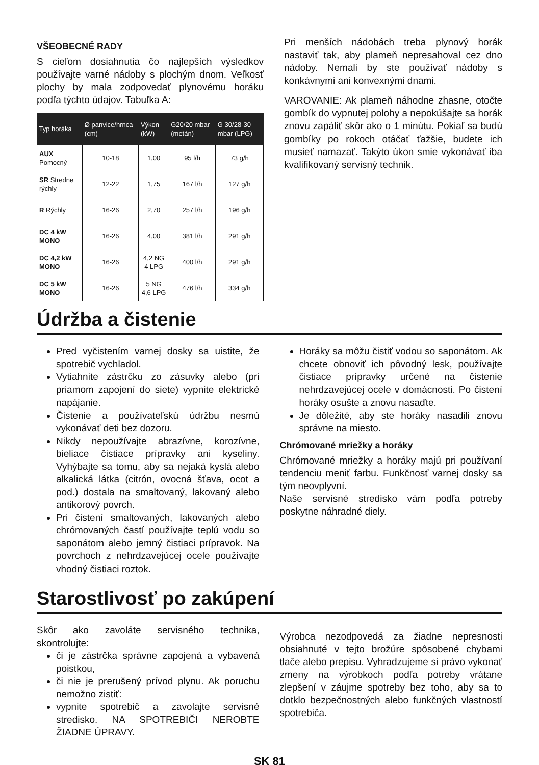VŠEOBECNÉ RADY
S cieľom dosiahnutia čo najlepších výsledkov používajte varné nádoby s plochým dnom. Veľkosť plochy by mala zodpovedať plynovému horáku podľa týchto údajov. Tabuľka A:
| Typ horáka | Ø panvice/hrnca (cm) | Výkon (kW) | G20/20 mbar (metán) | G 30/28-30 mbar (LPG) |
| --- | --- | --- | --- | --- |
| AUX Pomocný | 10-18 | 1,00 | 95 l/h | 73 g/h |
| SR Stredne rýchly | 12-22 | 1,75 | 167 l/h | 127 g/h |
| R Rýchly | 16-26 | 2,70 | 257 l/h | 196 g/h |
| DC 4 kW MONO | 16-26 | 4,00 | 381 l/h | 291 g/h |
| DC 4,2 kW MONO | 16-26 | 4,2 NG 4 LPG | 400 l/h | 291 g/h |
| DC 5 kW MONO | 16-26 | 5 NG 4,6 LPG | 476 l/h | 334 g/h |
Pri menších nádobách treba plynový horák nastaviť tak, aby plameň nepresahoval cez dno nádoby. Nemali by ste používať nádoby s konkávnymi ani konvexnými dnami.
VAROVANIE: Ak plameň náhodne zhasne, otočte gombík do vypnutej polohy a nepokúšajte sa horák znovu zapáliť skôr ako o 1 minútu. Pokiaľ sa budú gombíky po rokoch otáčať ťažšie, budete ich musieť namazať. Takýto úkon smie vykonávať iba kvalifikovaný servisný technik.
Údržba a čistenie
Pred vyčistením varnej dosky sa uistite, že spotrebič vychladol.
Vytiahnite zástrčku zo zásuvky alebo (pri priamom zapojení do siete) vypnite elektrické napájanie.
Čistenie a používateľskú údržbu nesmú vykonávať deti bez dozoru.
Nikdy nepoužívajte abrazívne, korozívne, bieliace čistiace prípravky ani kyseliny. Vyhýbajte sa tomu, aby sa nejaká kyslá alebo alkalická látka (citrón, ovocná šťava, ocot a pod.) dostala na smaltovaný, lakovaný alebo antikorový povrch.
Pri čistení smaltovaných, lakovaných alebo chrómovaných častí používajte teplú vodu so saponátom alebo jemný čistiaci prípravok. Na povrchoch z nehrdzavejúcej ocele používajte vhodný čistiaci roztok.
Horáky sa môžu čistiť vodou so saponátom. Ak chcete obnoviť ich pôvodný lesk, používajte čistiace prípravky určené na čistenie nehrdzavejúcej ocele v domácnosti. Po čistení horáky osušte a znovu nasaďte.
Je dôležité, aby ste horáky nasadili znovu správne na miesto.
Chrómované mriežky a horáky
Chrómované mriežky a horáky majú pri používaní tendenciu meniť farbu. Funkčnosť varnej dosky sa tým neovplyvní.
Naše servisné stredisko vám podľa potreby poskytne náhradné diely.
Starostlivosť po zakúpení
Skôr ako zavoláte servisného technika, skontrolujte:
či je zástrčka správne zapojená a vybavená poistkou,
či nie je prerušený prívod plynu. Ak poruchu nemožno zistiť:
vypnite spotrebič a zavolajte servisné stredisko. NA SPOTREBIČI NEROBTE ŽIADNE ÚPRAVY.
Výrobca nezodpovedá za žiadne nepresnosti obsiahnuté v tejto brožúre spôsobené chybami tlače alebo prepisu. Vyhradzujeme si právo vykonať zmeny na výrobkoch podľa potreby vrátane zlepšení v záujme spotreby bez toho, aby sa to dotklo bezpečnostných alebo funkčných vlastností spotrebiča.
SK 81